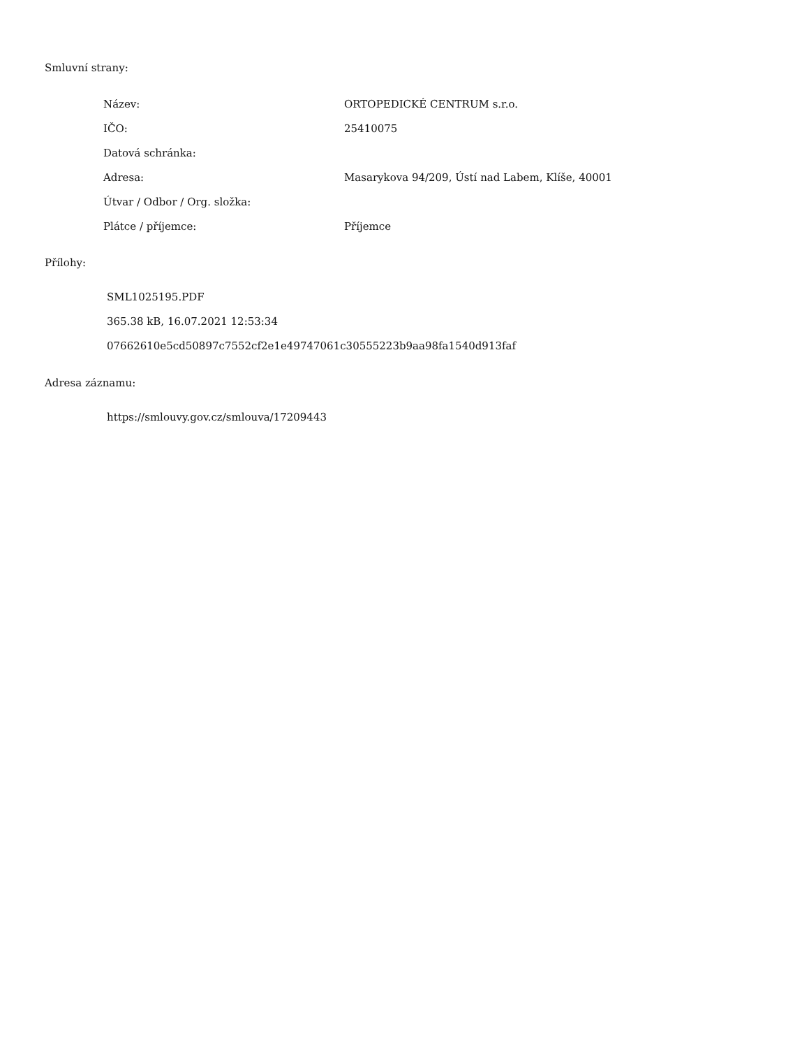Smluvní strany:
| Název: | ORTOPEDICKÉ CENTRUM s.r.o. |
| IČO: | 25410075 |
| Datová schránka: | |
| Adresa: | Masarykova 94/209, Ústí nad Labem, Klíše, 40001 |
| Útvar / Odbor / Org. složka: | |
| Plátce / příjemce: | Příjemce |
Přílohy:
SML1025195.PDF
365.38 kB, 16.07.2021 12:53:34
07662610e5cd50897c7552cf2e1e49747061c30555223b9aa98fa1540d913faf
Adresa záznamu:
https://smlouvy.gov.cz/smlouva/17209443